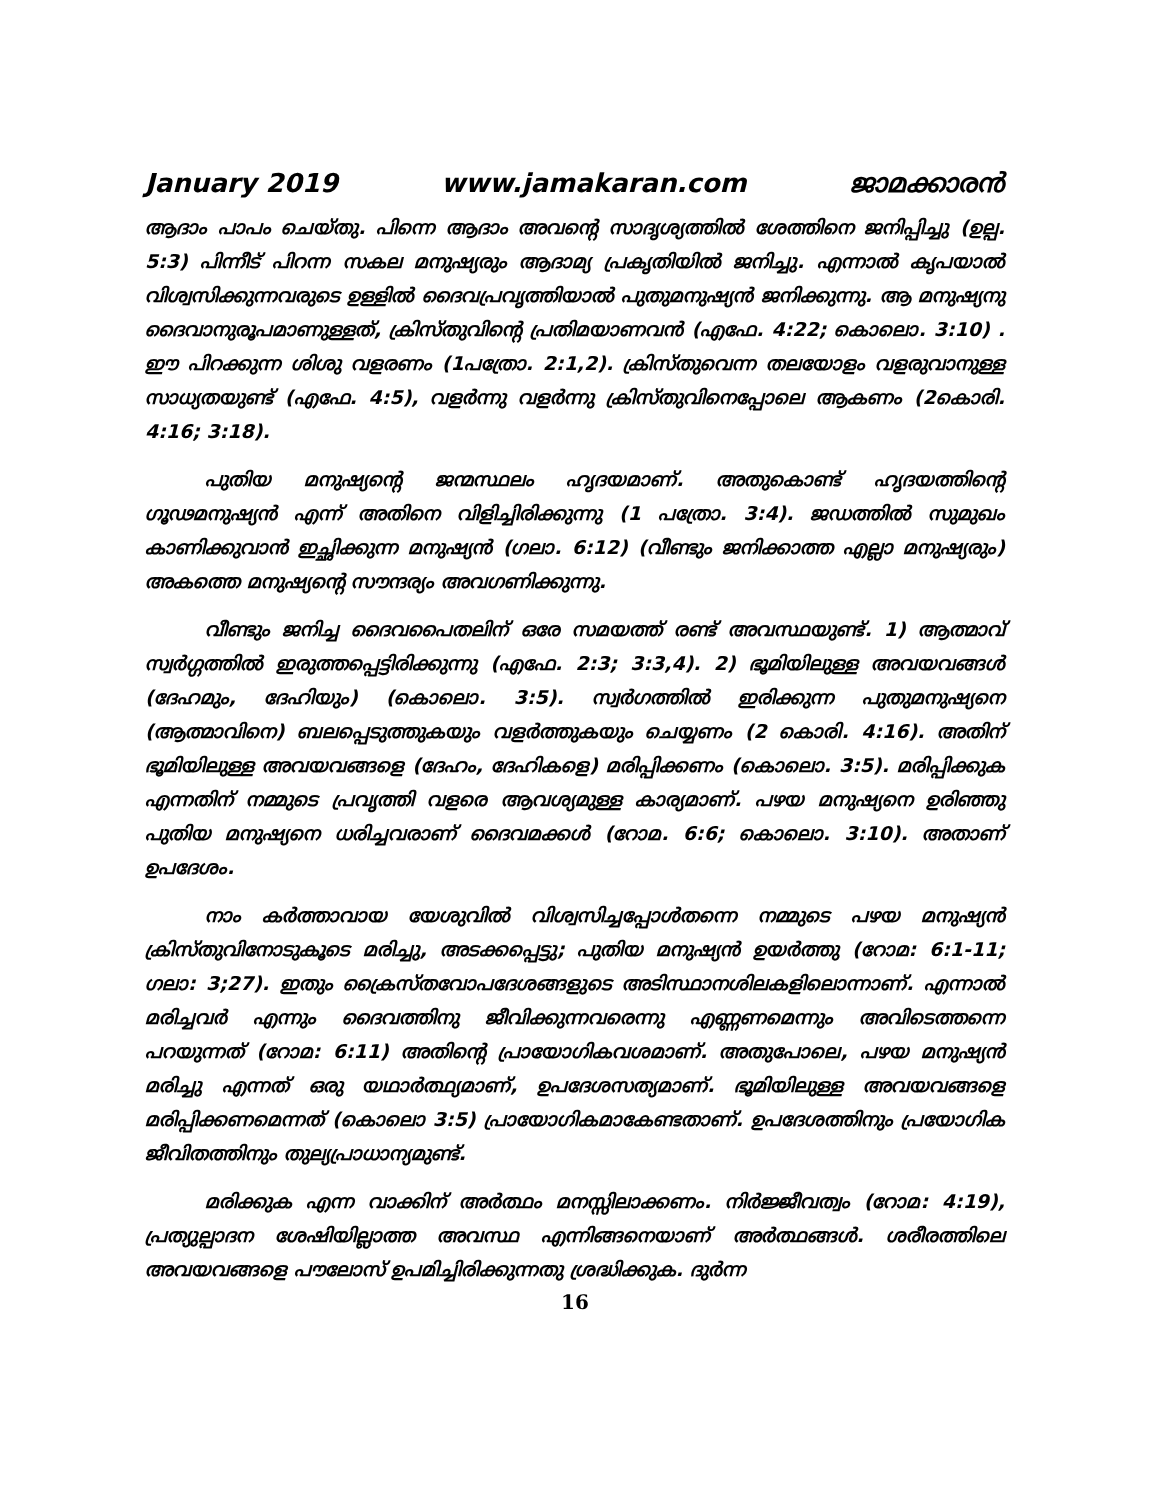January 2019 www.jamakaran.com ജാമക്കാരൻ
ആദാം പാപം ചെയ്തു. പിന്നെ ആദാം അവന്റെ സാദൃശ്യത്തിൽ ശേത്തിനെ ജനിപ്പിച്ചു (ഉല്പ. 5:3) പിന്നീട് പിറന്ന സകല മനുഷ്യരും ആദാമ്യ പ്രകൃതിയിൽ ജനിച്ചു. എന്നാൽ കൃപയാൽ വിശ്വസിക്കുന്നവരുടെ ഉള്ളിൽ ദൈവപ്രവൃത്തിയാൽ പുതുമനുഷ്യൻ ജനിക്കുന്നു. ആ മനുഷ്യനു ദൈവാനുരൂപമാണുള്ളത്, ക്രിസ്തുവിന്റെ പ്രതിമയാണവൻ (എഫേ. 4:22; കൊലൊ. 3:10) . ഈ പിറക്കുന്ന ശിശു വളരണം (1പത്രോ. 2:1,2). ക്രിസ്തുവെന്ന തലയോളം വളരുവാനുള്ള സാധ്യതയുണ്ട് (എഫേ. 4:5), വളർന്നു വളർന്നു ക്രിസ്തുവിനെപ്പോലെ ആകണം (2കൊരി. 4:16; 3:18).
പുതിയ മനുഷ്യന്റെ ജന്മസ്ഥലം ഹൃദയമാണ്. അതുകൊണ്ട് ഹൃദയത്തിന്റെ ഗൂഢമനുഷ്യൻ എന്ന് അതിനെ വിളിച്ചിരിക്കുന്നു (1 പത്രോ. 3:4). ജഡത്തിൽ സുമുഖം കാണിക്കുവാൻ ഇച്ഛിക്കുന്ന മനുഷ്യൻ (ഗലാ. 6:12) (വീണ്ടും ജനിക്കാത്ത എല്ലാ മനുഷ്യരും) അകത്തെ മനുഷ്യന്റെ സൗന്ദര്യം അവഗണിക്കുന്നു.
വീണ്ടും ജനിച്ച ദൈവപൈതലിന് ഒരേ സമയത്ത് രണ്ട് അവസ്ഥയുണ്ട്. 1) ആത്മാവ് സ്വർഗ്ഗത്തിൽ ഇരുത്തപ്പെട്ടിരിക്കുന്നു (എഫേ. 2:3; 3:3,4). 2) ഭൂമിയിലുള്ള അവയവങ്ങൾ (ദേഹമും, ദേഹിയും) (കൊലൊ. 3:5). സ്വർഗത്തിൽ ഇരിക്കുന്ന പുതുമനുഷ്യനെ (ആത്മാവിനെ) ബലപ്പെടുത്തുകയും വളർത്തുകയും ചെയ്യണം (2 കൊരി. 4:16). അതിന് ഭൂമിയിലുള്ള അവയവങ്ങളെ (ദേഹം, ദേഹികളെ) മരിപ്പിക്കണം (കൊലൊ. 3:5). മരിപ്പിക്കുക എന്നതിന് നമ്മുടെ പ്രവൃത്തി വളരെ ആവശ്യമുള്ള കാര്യമാണ്. പഴയ മനുഷ്യനെ ഉരിഞ്ഞു പുതിയ മനുഷ്യനെ ധരിച്ചവരാണ് ദൈവമക്കൾ (റോമ. 6:6; കൊലൊ. 3:10). അതാണ് ഉപദേശം.
നാം കർത്താവായ യേശുവിൽ വിശ്വസിച്ചപ്പോൾതന്നെ നമ്മുടെ പഴയ മനുഷ്യൻ ക്രിസ്തുവിനോടുകൂടെ മരിച്ചു, അടക്കപ്പെട്ടു; പുതിയ മനുഷ്യൻ ഉയർത്തു (റോമ: 6:1-11; ഗലാ: 3;27). ഇതും ക്രൈസ്തവോപദേശങ്ങളുടെ അടിസ്ഥാനശിലകളിലൊന്നാണ്. എന്നാൽ മരിച്ചവർ എന്നും ദൈവത്തിനു ജീവിക്കുന്നവരെന്നു എണ്ണണമെന്നും അവിടെത്തന്നെ പറയുന്നത് (റോമ: 6:11) അതിന്റെ പ്രായോഗികവശമാണ്. അതുപോലെ, പഴയ മനുഷ്യൻ മരിച്ചു എന്നത് ഒരു യഥാർത്ഥ്യമാണ്, ഉപദേശസത്യമാണ്. ഭൂമിയിലുള്ള അവയവങ്ങളെ മരിപ്പിക്കണമെന്നത് (കൊലൊ 3:5) പ്രായോഗികമാകേണ്ടതാണ്. ഉപദേശത്തിനും പ്രയോഗിക ജീവിതത്തിനും തുല്യപ്രാധാന്യമുണ്ട്.
മരിക്കുക എന്ന വാക്കിന് അർത്ഥം മനസ്സിലാക്കണം. നിർജ്ജീവത്വം (റോമ: 4:19), പ്രത്യുല്പാദന ശേഷിയില്ലാത്ത അവസ്ഥ എന്നിങ്ങനെയാണ് അർത്ഥങ്ങൾ. ശരീരത്തിലെ അവയവങ്ങളെ പൗലോസ് ഉപമിച്ചിരിക്കുന്നതു ശ്രദ്ധിക്കുക. ദുർന്ന
16